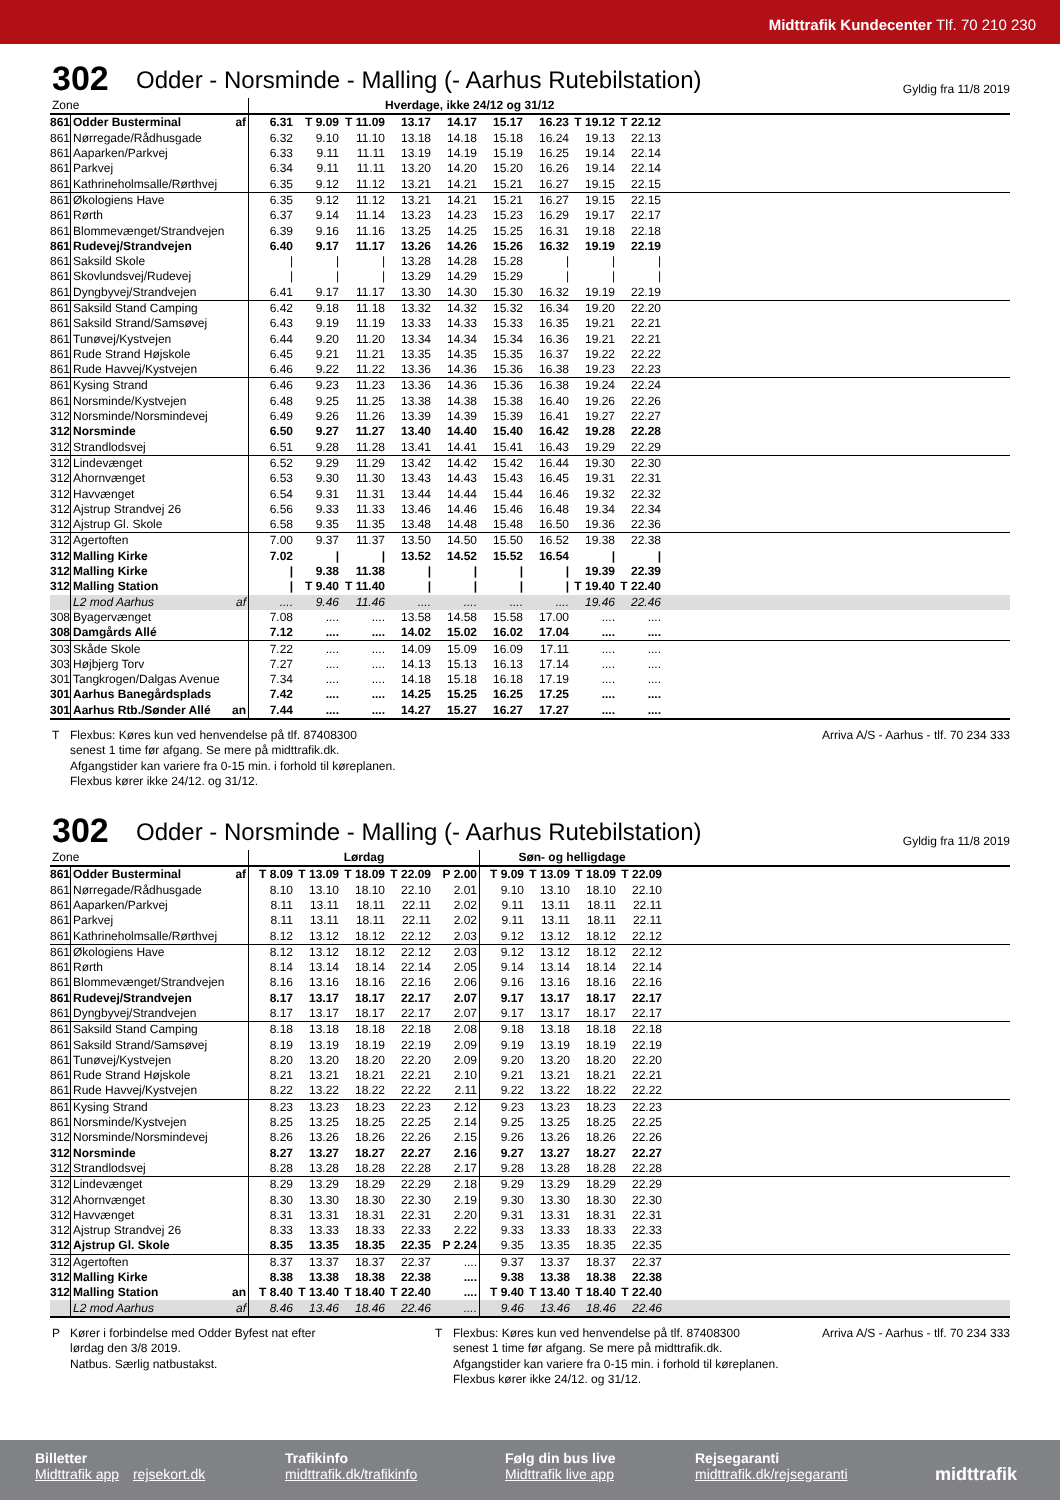Midttrafik Kundecenter Tlf. 70 210 230
302
Odder - Norsminde - Malling (- Aarhus Rutebilstation)
Gyldig fra 11/8 2019
| Zone | | | Hverdage, ikke 24/12 og 31/12 | | | | | | | | | |
| --- | --- | --- | --- | --- | --- | --- | --- | --- | --- | --- | --- | --- |
| 861 | Odder Busterminal | af | 6.31 | T 9.09 | T 11.09 | 13.17 | 14.17 | 15.17 | 16.23 | T 19.12 | T 22.12 | |
| 861 | Nørregade/Rådhusgade | | 6.32 | 9.10 | 11.10 | 13.18 | 14.18 | 15.18 | 16.24 | 19.13 | 22.13 | |
| 861 | Aaparken/Parkvej | | 6.33 | 9.11 | 11.11 | 13.19 | 14.19 | 15.19 | 16.25 | 19.14 | 22.14 | |
| 861 | Parkvej | | 6.34 | 9.11 | 11.11 | 13.20 | 14.20 | 15.20 | 16.26 | 19.14 | 22.14 | |
| 861 | Kathrineholmsalle/Rørthvej | | 6.35 | 9.12 | 11.12 | 13.21 | 14.21 | 15.21 | 16.27 | 19.15 | 22.15 | |
| 861 | Økologiens Have | | 6.35 | 9.12 | 11.12 | 13.21 | 14.21 | 15.21 | 16.27 | 19.15 | 22.15 | |
| 861 | Rørth | | 6.37 | 9.14 | 11.14 | 13.23 | 14.23 | 15.23 | 16.29 | 19.17 | 22.17 | |
| 861 | Blommevænget/Strandvejen | | 6.39 | 9.16 | 11.16 | 13.25 | 14.25 | 15.25 | 16.31 | 19.18 | 22.18 | |
| 861 | Rudevej/Strandvejen | | 6.40 | 9.17 | 11.17 | 13.26 | 14.26 | 15.26 | 16.32 | 19.19 | 22.19 | |
| 861 | Saksild Skole | | / | / | / | 13.28 | 14.28 | 15.28 | / | / | / | |
| 861 | Skovlundsvej/Rudevej | | / | / | / | 13.29 | 14.29 | 15.29 | / | / | / | |
| 861 | Dyngbyvej/Strandvejen | | 6.41 | 9.17 | 11.17 | 13.30 | 14.30 | 15.30 | 16.32 | 19.19 | 22.19 | |
| 861 | Saksild Stand Camping | | 6.42 | 9.18 | 11.18 | 13.32 | 14.32 | 15.32 | 16.34 | 19.20 | 22.20 | |
| 861 | Saksild Strand/Samsøvej | | 6.43 | 9.19 | 11.19 | 13.33 | 14.33 | 15.33 | 16.35 | 19.21 | 22.21 | |
| 861 | Tunøvej/Kystvejen | | 6.44 | 9.20 | 11.20 | 13.34 | 14.34 | 15.34 | 16.36 | 19.21 | 22.21 | |
| 861 | Rude Strand Højskole | | 6.45 | 9.21 | 11.21 | 13.35 | 14.35 | 15.35 | 16.37 | 19.22 | 22.22 | |
| 861 | Rude Havvej/Kystvejen | | 6.46 | 9.22 | 11.22 | 13.36 | 14.36 | 15.36 | 16.38 | 19.23 | 22.23 | |
| 861 | Kysing Strand | | 6.46 | 9.23 | 11.23 | 13.36 | 14.36 | 15.36 | 16.38 | 19.24 | 22.24 | |
| 861 | Norsminde/Kystvejen | | 6.48 | 9.25 | 11.25 | 13.38 | 14.38 | 15.38 | 16.40 | 19.26 | 22.26 | |
| 312 | Norsminde/Norsmindevej | | 6.49 | 9.26 | 11.26 | 13.39 | 14.39 | 15.39 | 16.41 | 19.27 | 22.27 | |
| 312 | Norsminde | | 6.50 | 9.27 | 11.27 | 13.40 | 14.40 | 15.40 | 16.42 | 19.28 | 22.28 | |
| 312 | Strandlodsvej | | 6.51 | 9.28 | 11.28 | 13.41 | 14.41 | 15.41 | 16.43 | 19.29 | 22.29 | |
| 312 | Lindevænget | | 6.52 | 9.29 | 11.29 | 13.42 | 14.42 | 15.42 | 16.44 | 19.30 | 22.30 | |
| 312 | Ahornvænget | | 6.53 | 9.30 | 11.30 | 13.43 | 14.43 | 15.43 | 16.45 | 19.31 | 22.31 | |
| 312 | Havvænget | | 6.54 | 9.31 | 11.31 | 13.44 | 14.44 | 15.44 | 16.46 | 19.32 | 22.32 | |
| 312 | Ajstrup Strandvej 26 | | 6.56 | 9.33 | 11.33 | 13.46 | 14.46 | 15.46 | 16.48 | 19.34 | 22.34 | |
| 312 | Ajstrup Gl. Skole | | 6.58 | 9.35 | 11.35 | 13.48 | 14.48 | 15.48 | 16.50 | 19.36 | 22.36 | |
| 312 | Agertoften | | 7.00 | 9.37 | 11.37 | 13.50 | 14.50 | 15.50 | 16.52 | 19.38 | 22.38 | |
| 312 | Malling Kirke | | 7.02 | / | / | 13.52 | 14.52 | 15.52 | 16.54 | / | / | |
| 312 | Malling Kirke | | / | 9.38 | 11.38 | / | / | / | / | 19.39 | 22.39 | |
| 312 | Malling Station | | / | T 9.40 | T 11.40 | / | / | / | / | T 19.40 | T 22.40 | |
| | L2 mod Aarhus | af | .... | 9.46 | 11.46 | .... | .... | .... | .... | 19.46 | 22.46 | |
| 308 | Byagervænget | | 7.08 | .... | .... | 13.58 | 14.58 | 15.58 | 17.00 | .... | .... | |
| 308 | Damgårds Allé | | 7.12 | .... | .... | 14.02 | 15.02 | 16.02 | 17.04 | .... | .... | |
| 303 | Skåde Skole | | 7.22 | .... | .... | 14.09 | 15.09 | 16.09 | 17.11 | .... | .... | |
| 303 | Højbjerg Torv | | 7.27 | .... | .... | 14.13 | 15.13 | 16.13 | 17.14 | .... | .... | |
| 301 | Tangkrogen/Dalgas Avenue | | 7.34 | .... | .... | 14.18 | 15.18 | 16.18 | 17.19 | .... | .... | |
| 301 | Aarhus Banegårdsplads | | 7.42 | .... | .... | 14.25 | 15.25 | 16.25 | 17.25 | .... | .... | |
| 301 | Aarhus Rtb./Sønder Allé | an | 7.44 | .... | .... | 14.27 | 15.27 | 16.27 | 17.27 | .... | .... | |
T Flexbus: Køres kun ved henvendelse på tlf. 87408300
senest 1 time før afgang. Se mere på midttrafik.dk.
Afgangstider kan variere fra 0-15 min. i forhold til køreplanen.
Flexbus kører ikke 24/12. og 31/12.
Arriva A/S - Aarhus - tlf. 70 234 333
302
Odder - Norsminde - Malling (- Aarhus Rutebilstation)
Gyldig fra 11/8 2019
| Zone | | | Lørdag | | | | | Søn- og helligdage | | | | |
| --- | --- | --- | --- | --- | --- | --- | --- | --- | --- | --- | --- | --- |
| 861 | Odder Busterminal | af | T 8.09 | T 13.09 | T 18.09 | T 22.09 | P 2.00 | T 9.09 | T 13.09 | T 18.09 | T 22.09 | |
| 861 | Nørregade/Rådhusgade | | 8.10 | 13.10 | 18.10 | 22.10 | 2.01 | 9.10 | 13.10 | 18.10 | 22.10 | |
| 861 | Aaparken/Parkvej | | 8.11 | 13.11 | 18.11 | 22.11 | 2.02 | 9.11 | 13.11 | 18.11 | 22.11 | |
| 861 | Parkvej | | 8.11 | 13.11 | 18.11 | 22.11 | 2.02 | 9.11 | 13.11 | 18.11 | 22.11 | |
| 861 | Kathrineholmsalle/Rørthvej | | 8.12 | 13.12 | 18.12 | 22.12 | 2.03 | 9.12 | 13.12 | 18.12 | 22.12 | |
| 861 | Økologiens Have | | 8.12 | 13.12 | 18.12 | 22.12 | 2.03 | 9.12 | 13.12 | 18.12 | 22.12 | |
| 861 | Rørth | | 8.14 | 13.14 | 18.14 | 22.14 | 2.05 | 9.14 | 13.14 | 18.14 | 22.14 | |
| 861 | Blommevænget/Strandvejen | | 8.16 | 13.16 | 18.16 | 22.16 | 2.06 | 9.16 | 13.16 | 18.16 | 22.16 | |
| 861 | Rudevej/Strandvejen | | 8.17 | 13.17 | 18.17 | 22.17 | 2.07 | 9.17 | 13.17 | 18.17 | 22.17 | |
| 861 | Dyngbyvej/Strandvejen | | 8.17 | 13.17 | 18.17 | 22.17 | 2.07 | 9.17 | 13.17 | 18.17 | 22.17 | |
| 861 | Saksild Stand Camping | | 8.18 | 13.18 | 18.18 | 22.18 | 2.08 | 9.18 | 13.18 | 18.18 | 22.18 | |
| 861 | Saksild Strand/Samsøvej | | 8.19 | 13.19 | 18.19 | 22.19 | 2.09 | 9.19 | 13.19 | 18.19 | 22.19 | |
| 861 | Tunøvej/Kystvejen | | 8.20 | 13.20 | 18.20 | 22.20 | 2.09 | 9.20 | 13.20 | 18.20 | 22.20 | |
| 861 | Rude Strand Højskole | | 8.21 | 13.21 | 18.21 | 22.21 | 2.10 | 9.21 | 13.21 | 18.21 | 22.21 | |
| 861 | Rude Havvej/Kystvejen | | 8.22 | 13.22 | 18.22 | 22.22 | 2.11 | 9.22 | 13.22 | 18.22 | 22.22 | |
| 861 | Kysing Strand | | 8.23 | 13.23 | 18.23 | 22.23 | 2.12 | 9.23 | 13.23 | 18.23 | 22.23 | |
| 861 | Norsminde/Kystvejen | | 8.25 | 13.25 | 18.25 | 22.25 | 2.14 | 9.25 | 13.25 | 18.25 | 22.25 | |
| 312 | Norsminde/Norsmindevej | | 8.26 | 13.26 | 18.26 | 22.26 | 2.15 | 9.26 | 13.26 | 18.26 | 22.26 | |
| 312 | Norsminde | | 8.27 | 13.27 | 18.27 | 22.27 | 2.16 | 9.27 | 13.27 | 18.27 | 22.27 | |
| 312 | Strandlodsvej | | 8.28 | 13.28 | 18.28 | 22.28 | 2.17 | 9.28 | 13.28 | 18.28 | 22.28 | |
| 312 | Lindevænget | | 8.29 | 13.29 | 18.29 | 22.29 | 2.18 | 9.29 | 13.29 | 18.29 | 22.29 | |
| 312 | Ahornvænget | | 8.30 | 13.30 | 18.30 | 22.30 | 2.19 | 9.30 | 13.30 | 18.30 | 22.30 | |
| 312 | Havvænget | | 8.31 | 13.31 | 18.31 | 22.31 | 2.20 | 9.31 | 13.31 | 18.31 | 22.31 | |
| 312 | Ajstrup Strandvej 26 | | 8.33 | 13.33 | 18.33 | 22.33 | 2.22 | 9.33 | 13.33 | 18.33 | 22.33 | |
| 312 | Ajstrup Gl. Skole | | 8.35 | 13.35 | 18.35 | 22.35 | P 2.24 | 9.35 | 13.35 | 18.35 | 22.35 | |
| 312 | Agertoften | | 8.37 | 13.37 | 18.37 | 22.37 | .... | 9.37 | 13.37 | 18.37 | 22.37 | |
| 312 | Malling Kirke | | 8.38 | 13.38 | 18.38 | 22.38 | .... | 9.38 | 13.38 | 18.38 | 22.38 | |
| 312 | Malling Station | an | T 8.40 | T 13.40 | T 18.40 | T 22.40 | .... | T 9.40 | T 13.40 | T 18.40 | T 22.40 | |
| | L2 mod Aarhus | af | 8.46 | 13.46 | 18.46 | 22.46 | .... | 9.46 | 13.46 | 18.46 | 22.46 | |
P Kører i forbindelse med Odder Byfest nat efter
lørdag den 3/8 2019.
Natbus. Særlig natbustakst.
T Flexbus: Køres kun ved henvendelse på tlf. 87408300
senest 1 time før afgang. Se mere på midttrafik.dk.
Afgangstider kan variere fra 0-15 min. i forhold til køreplanen.
Flexbus kører ikke 24/12. og 31/12.
Arriva A/S - Aarhus - tlf. 70 234 333
Billetter
Midttrafik app rejsekort.dk
Trafikinfo
midttrafik.dk/trafikinfo
Følg din bus live
Midttrafik live app
Rejsegaranti
midttrafik.dk/rejsegaranti
midttrafik